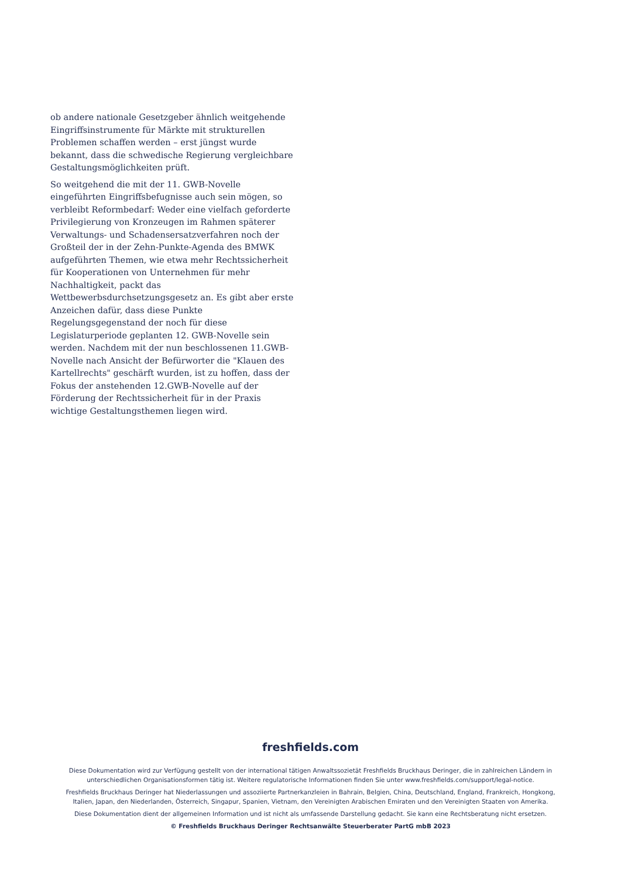ob andere nationale Gesetzgeber ähnlich weitgehende Eingriffsinstrumente für Märkte mit strukturellen Problemen schaffen werden – erst jüngst wurde bekannt, dass die schwedische Regierung vergleichbare Gestaltungsmöglichkeiten prüft.
So weitgehend die mit der 11. GWB-Novelle eingeführten Eingriffsbefugnisse auch sein mögen, so verbleibt Reformbedarf: Weder eine vielfach geforderte Privilegierung von Kronzeugen im Rahmen späterer Verwaltungs- und Schadensersatzverfahren noch der Großteil der in der Zehn-Punkte-Agenda des BMWK aufgeführten Themen, wie etwa mehr Rechtssicherheit für Kooperationen von Unternehmen für mehr Nachhaltigkeit, packt das Wettbewerbsdurchsetzungsgesetz an. Es gibt aber erste Anzeichen dafür, dass diese Punkte Regelungsgegenstand der noch für diese Legislaturperiode geplanten 12. GWB-Novelle sein werden. Nachdem mit der nun beschlossenen 11.GWB-Novelle nach Ansicht der Befürworter die "Klauen des Kartellrechts" geschärft wurden, ist zu hoffen, dass der Fokus der anstehenden 12.GWB-Novelle auf der Förderung der Rechtssicherheit für in der Praxis wichtige Gestaltungsthemen liegen wird.
freshfields.com
Diese Dokumentation wird zur Verfügung gestellt von der international tätigen Anwaltssozietät Freshfields Bruckhaus Deringer, die in zahlreichen Ländern in unterschiedlichen Organisationsformen tätig ist. Weitere regulatorische Informationen finden Sie unter www.freshfields.com/support/legal-notice.
Freshfields Bruckhaus Deringer hat Niederlassungen und assoziierte Partnerkanzleien in Bahrain, Belgien, China, Deutschland, England, Frankreich, Hongkong, Italien, Japan, den Niederlanden, Österreich, Singapur, Spanien, Vietnam, den Vereinigten Arabischen Emiraten und den Vereinigten Staaten von Amerika.
Diese Dokumentation dient der allgemeinen Information und ist nicht als umfassende Darstellung gedacht. Sie kann eine Rechtsberatung nicht ersetzen.
© Freshfields Bruckhaus Deringer Rechtsanwälte Steuerberater PartG mbB 2023